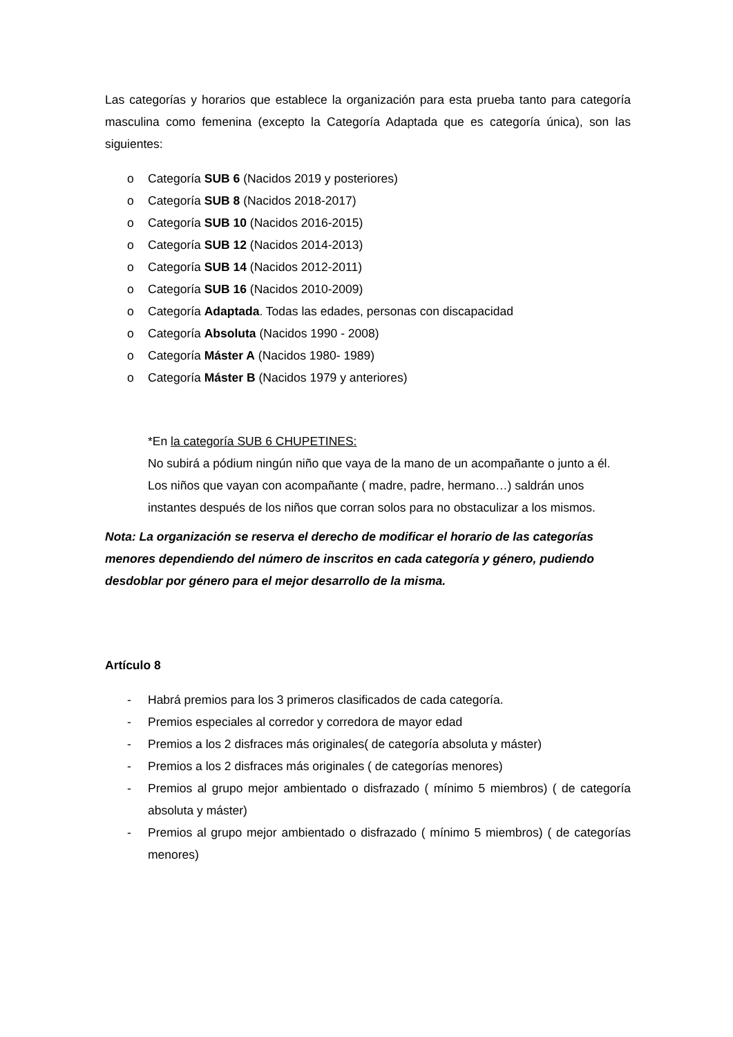Las categorías y horarios que establece la organización para esta prueba tanto para categoría masculina como femenina (excepto la Categoría Adaptada que es categoría única), son las siguientes:
o Categoría SUB 6 (Nacidos 2019 y posteriores)
o Categoría SUB 8 (Nacidos 2018-2017)
o Categoría SUB 10 (Nacidos 2016-2015)
o Categoría SUB 12 (Nacidos 2014-2013)
o Categoría SUB 14 (Nacidos 2012-2011)
o Categoría SUB 16 (Nacidos 2010-2009)
o Categoría Adaptada. Todas las edades, personas con discapacidad
o Categoría Absoluta (Nacidos 1990 - 2008)
o Categoría Máster A (Nacidos 1980- 1989)
o Categoría Máster B (Nacidos 1979 y anteriores)
*En la categoría SUB 6 CHUPETINES:
No subirá a pódium ningún niño que vaya de la mano de un acompañante o junto a él.
Los niños que vayan con acompañante ( madre, padre, hermano…) saldrán unos instantes después de los niños que corran solos para no obstaculizar a los mismos.
Nota: La organización se reserva el derecho de modificar el horario de las categorías menores dependiendo del número de inscritos en cada categoría y género, pudiendo desdoblar por género para el mejor desarrollo de la misma.
Artículo 8
- Habrá premios para los 3 primeros clasificados de cada categoría.
- Premios especiales al corredor y corredora de mayor edad
- Premios a los 2 disfraces más originales( de categoría absoluta y máster)
- Premios a los 2 disfraces más originales ( de categorías menores)
- Premios al grupo mejor ambientado o disfrazado ( mínimo 5 miembros) ( de categoría absoluta y máster)
- Premios al grupo mejor ambientado o disfrazado ( mínimo 5 miembros) ( de categorías menores)